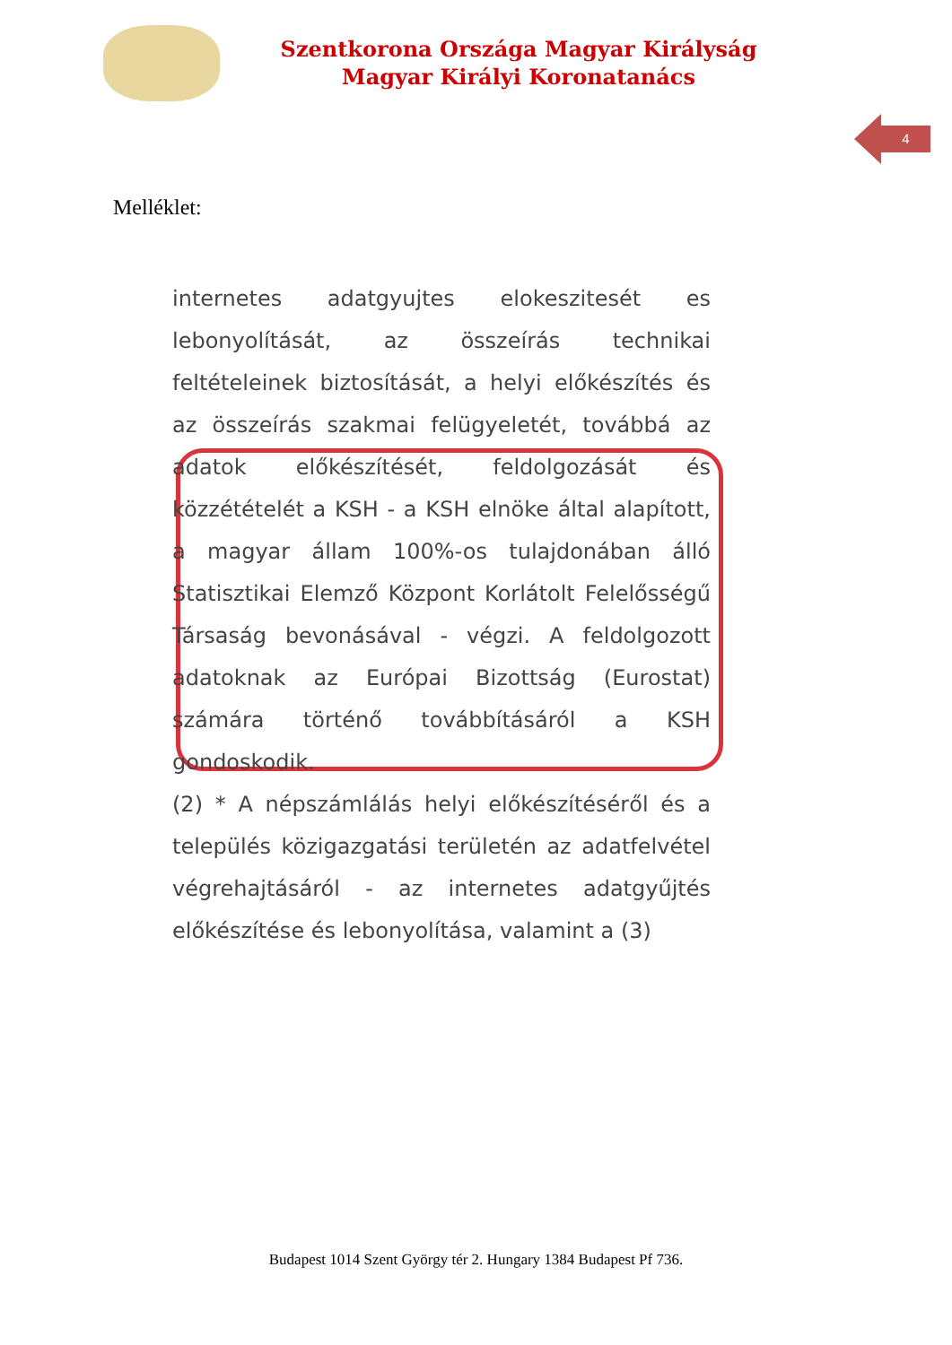Szentkorona Országa Magyar Királyság
Magyar Királyi Koronatanács
4
Melléklet:
internetes adatgyujtes elokeszitesét es lebonyolítását, az összeírás technikai feltételeinek biztosítását, a helyi előkészítés és az összeírás szakmai felügyeletét, továbbá az adatok előkészítését, feldolgozását és közzétételét a KSH - a KSH elnöke által alapított, a magyar állam 100%-os tulajdonában álló Statisztikai Elemző Központ Korlátolt Felelősségű Társaság bevonásával - végzi. A feldolgozott adatoknak az Európai Bizottság (Eurostat) számára történő továbbításáról a KSH gondoskodik.
(2) * A népszámlálás helyi előkészítéséről és a település közigazgatási területén az adatfelvétel végrehajtásáról - az internetes adatgyűjtés előkészítése és lebonyolítása, valamint a (3)
Budapest 1014 Szent György tér 2. Hungary 1384 Budapest Pf 736.